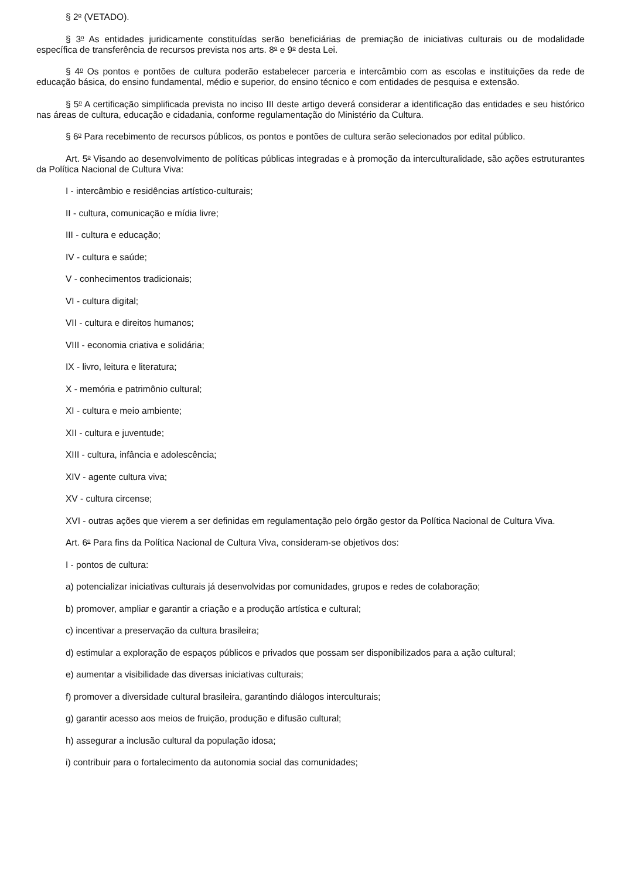§ 2<sup>o</sup> (VETADO).
§ 3<sup>o</sup> As entidades juridicamente constituídas serão beneficiárias de premiação de iniciativas culturais ou de modalidade específica de transferência de recursos prevista nos arts. 8<sup>o</sup> e 9<sup>o</sup> desta Lei.
§ 4<sup>o</sup> Os pontos e pontões de cultura poderão estabelecer parceria e intercâmbio com as escolas e instituições da rede de educação básica, do ensino fundamental, médio e superior, do ensino técnico e com entidades de pesquisa e extensão.
§ 5<sup>o</sup> A certificação simplificada prevista no inciso III deste artigo deverá considerar a identificação das entidades e seu histórico nas áreas de cultura, educação e cidadania, conforme regulamentação do Ministério da Cultura.
§ 6<sup>o</sup> Para recebimento de recursos públicos, os pontos e pontões de cultura serão selecionados por edital público.
Art. 5<sup>o</sup> Visando ao desenvolvimento de políticas públicas integradas e à promoção da interculturalidade, são ações estruturantes da Política Nacional de Cultura Viva:
I - intercâmbio e residências artístico-culturais;
II - cultura, comunicação e mídia livre;
III - cultura e educação;
IV - cultura e saúde;
V - conhecimentos tradicionais;
VI - cultura digital;
VII - cultura e direitos humanos;
VIII - economia criativa e solidária;
IX - livro, leitura e literatura;
X - memória e patrimônio cultural;
XI - cultura e meio ambiente;
XII - cultura e juventude;
XIII - cultura, infância e adolescência;
XIV - agente cultura viva;
XV - cultura circense;
XVI - outras ações que vierem a ser definidas em regulamentação pelo órgão gestor da Política Nacional de Cultura Viva.
Art. 6<sup>o</sup> Para fins da Política Nacional de Cultura Viva, consideram-se objetivos dos:
I - pontos de cultura:
a) potencializar iniciativas culturais já desenvolvidas por comunidades, grupos e redes de colaboração;
b) promover, ampliar e garantir a criação e a produção artística e cultural;
c) incentivar a preservação da cultura brasileira;
d) estimular a exploração de espaços públicos e privados que possam ser disponibilizados para a ação cultural;
e) aumentar a visibilidade das diversas iniciativas culturais;
f) promover a diversidade cultural brasileira, garantindo diálogos interculturais;
g) garantir acesso aos meios de fruição, produção e difusão cultural;
h) assegurar a inclusão cultural da população idosa;
i) contribuir para o fortalecimento da autonomia social das comunidades;